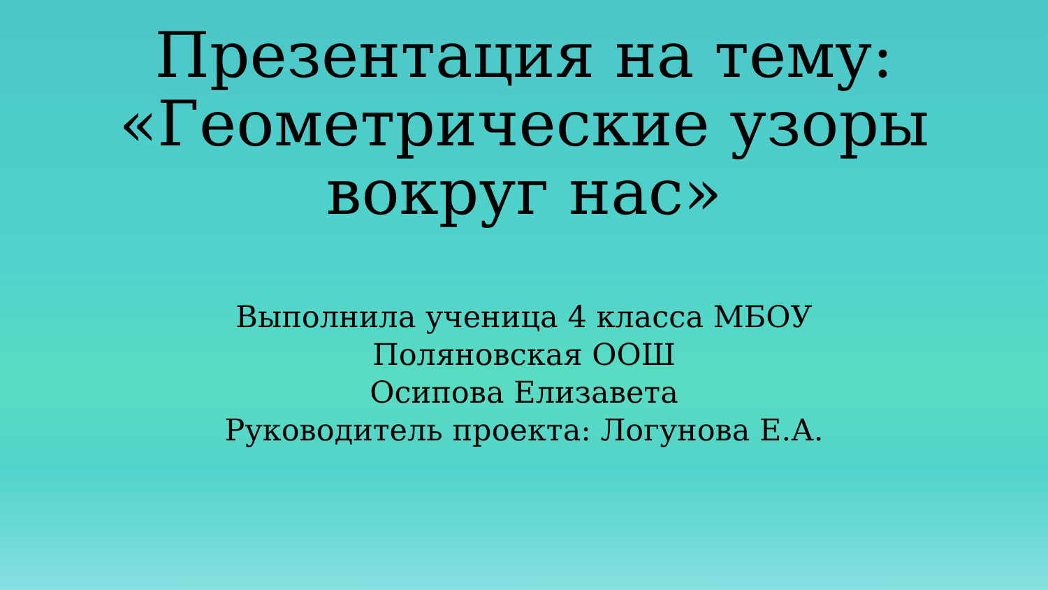Презентация на тему:
«Геометрические узоры
вокруг нас»
Выполнила ученица 4 класса МБОУ
Поляновская ООШ
Осипова Елизавета
Руководитель проекта: Логунова Е.А.